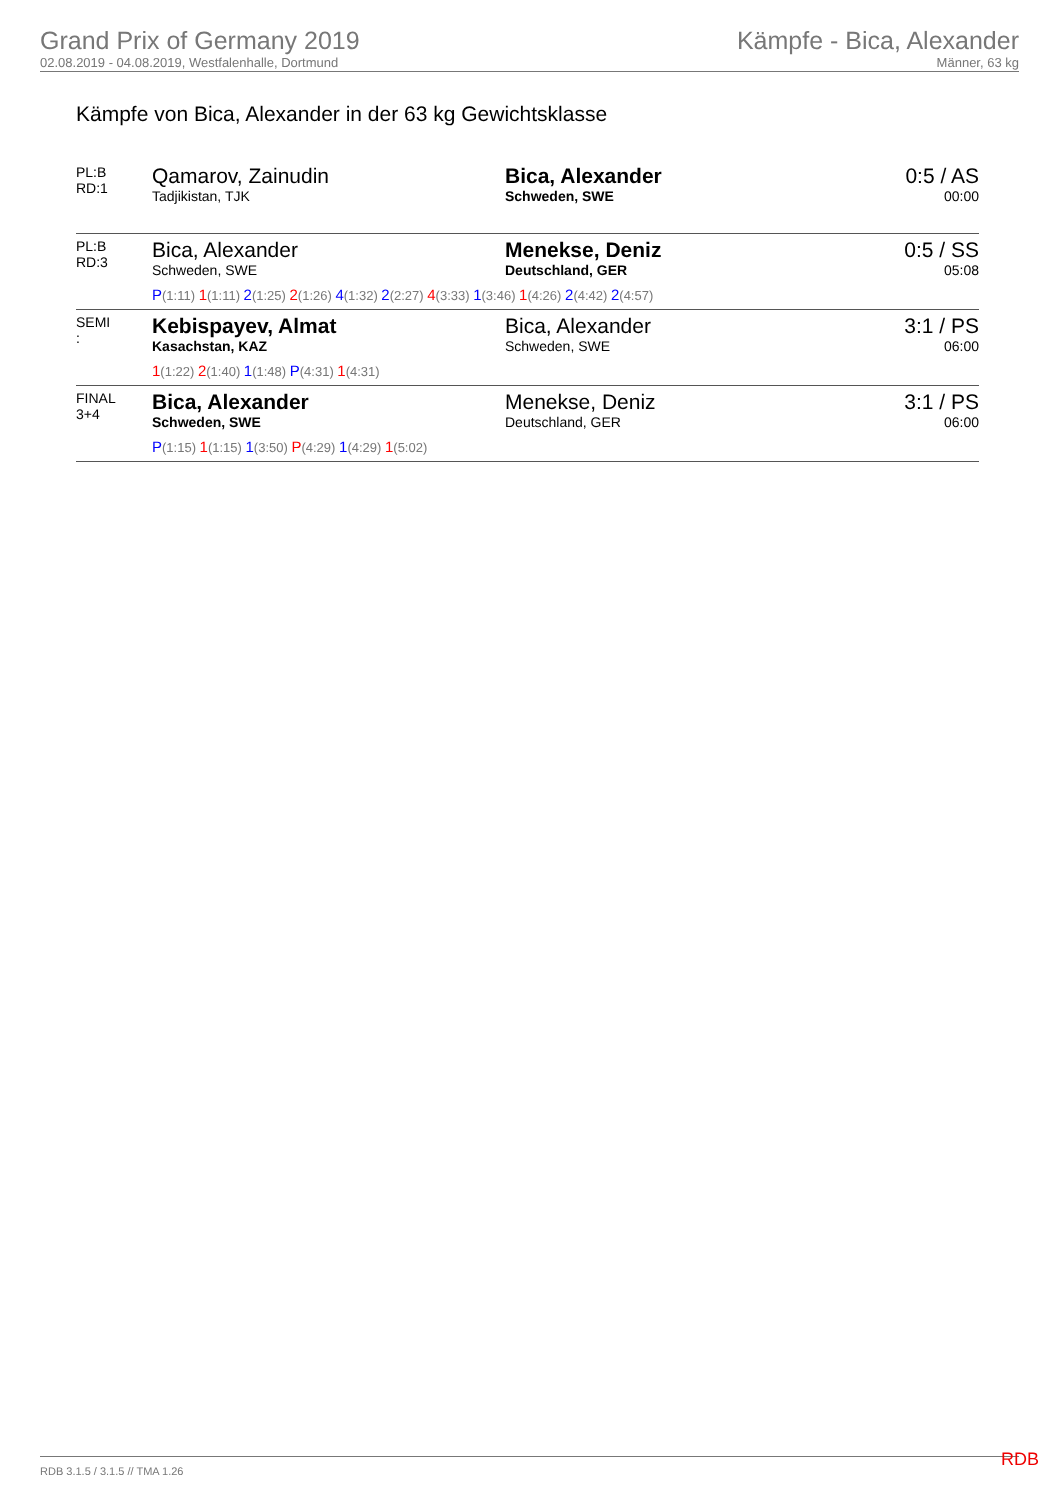Grand Prix of Germany 2019
02.08.2019 - 04.08.2019, Westfalenhalle, Dortmund
Kämpfe - Bica, Alexander
Männer, 63 kg
Kämpfe von Bica, Alexander in der 63 kg Gewichtsklasse
| PL:B RD:1 | Qamarov, Zainudin Tadjikistan, TJK | Bica, Alexander Schweden, SWE | 0:5 / AS 00:00 |
| PL:B RD:3 | Bica, Alexander Schweden, SWE Menekse, Deniz Deutschland, GER P (1:11) 1 (1:11) 2 (1:25) 2 (1:26) 4 (1:32) 2 (2:27) 4 (3:33) 1 (3:46) 1 (4:26) 2 (4:42) 2 (4:57) | | 0:5 / SS 05:08 |
| SEMI : | Kebispayev, Almat Kasachstan, KAZ Bica, Alexander Schweden, SWE 1 (1:22) 2 (1:40) 1 (1:48) P (4:31) 1 (4:31) | | 3:1 / PS 06:00 |
| FINAL 3+4 | Bica, Alexander Schweden, SWE Menekse, Deniz Deutschland, GER P (1:15) 1 (1:15) 1 (3:50) P (4:29) 1 (4:29) 1 (5:02) | | 3:1 / PS 06:00 |
RDB 3.1.5 / 3.1.5 // TMA 1.26 RDB